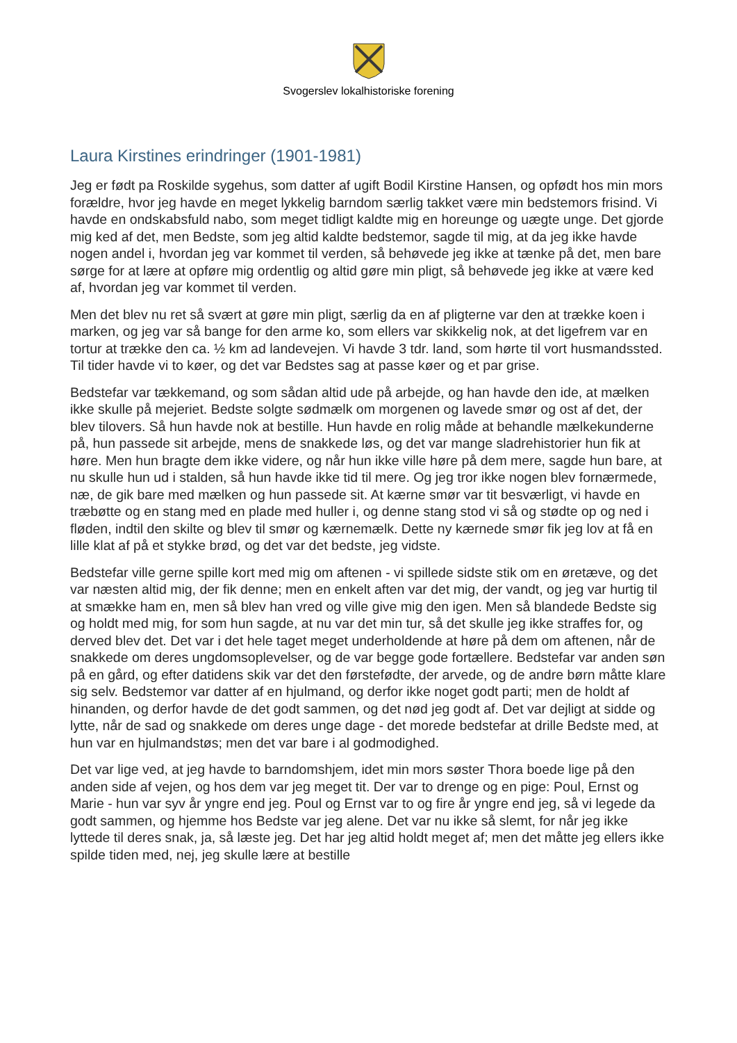Svogerslev lokalhistoriske forening
Laura Kirstines erindringer (1901-1981)
Jeg er født pa Roskilde sygehus, som datter af ugift Bodil Kirstine Hansen, og opfødt hos min mors forældre, hvor jeg havde en meget lykkelig barndom særlig takket være min bedstemors frisind. Vi havde en ondskabsfuld nabo, som meget tidligt kaldte mig en horeunge og uægte unge. Det gjorde mig ked af det, men Bedste, som jeg altid kaldte bedstemor, sagde til mig, at da jeg ikke havde nogen andel i, hvordan jeg var kommet til verden, så behøvede jeg ikke at tænke på det, men bare sørge for at lære at opføre mig ordentlig og altid gøre min pligt, så behøvede jeg ikke at være ked af, hvordan jeg var kommet til verden.
Men det blev nu ret så svært at gøre min pligt, særlig da en af pligterne var den at trække koen i marken, og jeg var så bange for den arme ko, som ellers var skikkelig nok, at det ligefrem var en tortur at trække den ca. ½ km ad landevejen. Vi havde 3 tdr. land, som hørte til vort husmandssted. Til tider havde vi to køer, og det var Bedstes sag at passe køer og et par grise.
Bedstefar var tækkemand, og som sådan altid ude på arbejde, og han havde den ide, at mælken ikke skulle på mejeriet. Bedste solgte sødmælk om morgenen og lavede smør og ost af det, der blev tilovers. Så hun havde nok at bestille. Hun havde en rolig måde at behandle mælkekunderne på, hun passede sit arbejde, mens de snakkede løs, og det var mange sladrehistorier hun fik at høre. Men hun bragte dem ikke videre, og når hun ikke ville høre på dem mere, sagde hun bare, at nu skulle hun ud i stalden, så hun havde ikke tid til mere. Og jeg tror ikke nogen blev fornærmede, næ, de gik bare med mælken og hun passede sit. At kærne smør var tit besværligt, vi havde en træbøtte og en stang med en plade med huller i, og denne stang stod vi så og stødte op og ned i fløden, indtil den skilte og blev til smør og kærnemælk. Dette ny kærnede smør fik jeg lov at få en lille klat af på et stykke brød, og det var det bedste, jeg vidste.
Bedstefar ville gerne spille kort med mig om aftenen - vi spillede sidste stik om en øretæve, og det var næsten altid mig, der fik denne; men en enkelt aften var det mig, der vandt, og jeg var hurtig til at smække ham en, men så blev han vred og ville give mig den igen. Men så blandede Bedste sig og holdt med mig, for som hun sagde, at nu var det min tur, så det skulle jeg ikke straffes for, og derved blev det. Det var i det hele taget meget underholdende at høre på dem om aftenen, når de snakkede om deres ungdomsoplevelser, og de var begge gode fortællere. Bedstefar var anden søn på en gård, og efter datidens skik var det den førstefødte, der arvede, og de andre børn måtte klare sig selv. Bedstemor var datter af en hjulmand, og derfor ikke noget godt parti; men de holdt af hinanden, og derfor havde de det godt sammen, og det nød jeg godt af. Det var dejligt at sidde og lytte, når de sad og snakkede om deres unge dage - det morede bedstefar at drille Bedste med, at hun var en hjulmandstøs; men det var bare i al godmodighed.
Det var lige ved, at jeg havde to barndomshjem, idet min mors søster Thora boede lige på den anden side af vejen, og hos dem var jeg meget tit. Der var to drenge og en pige: Poul, Ernst og Marie - hun var syv år yngre end jeg. Poul og Ernst var to og fire år yngre end jeg, så vi legede da godt sammen, og hjemme hos Bedste var jeg alene. Det var nu ikke så slemt, for når jeg ikke lyttede til deres snak, ja, så læste jeg. Det har jeg altid holdt meget af; men det måtte jeg ellers ikke spilde tiden med, nej, jeg skulle lære at bestille